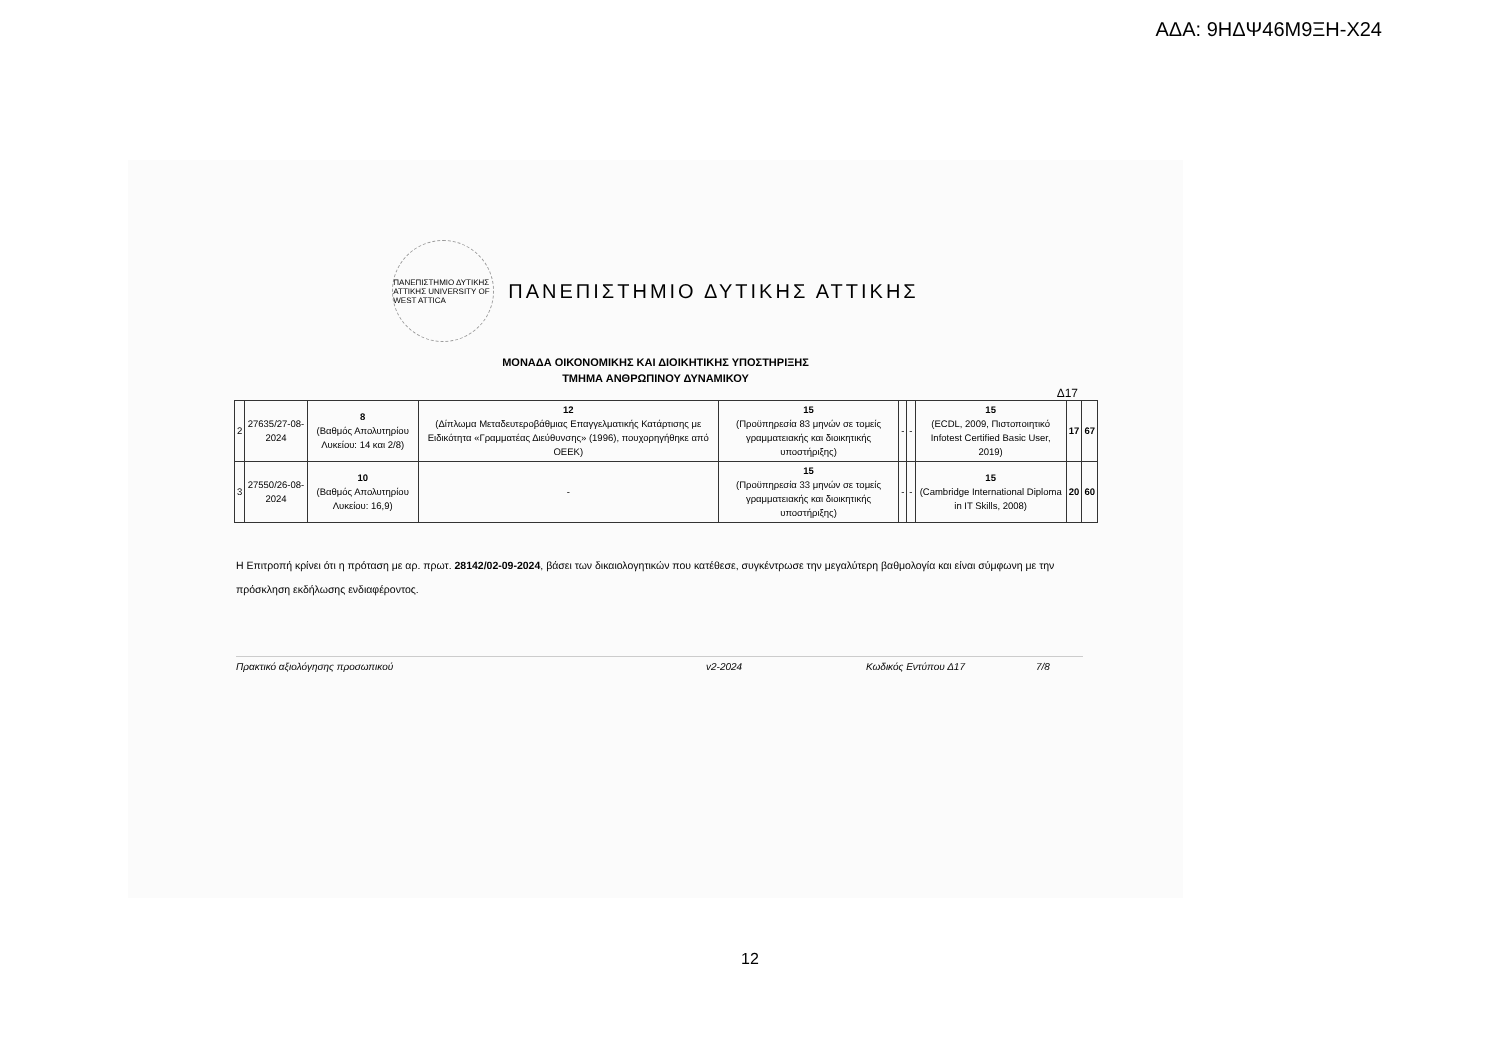ΑΔΑ: 9ΗΔΨ46Μ9ΞΗ-Χ24
ΠΑΝΕΠΙΣΤΗΜΙΟ ΔΥΤΙΚΗΣ ΑΤΤΙΚΗΣ UNIVERSITY OF WEST ATTICA
ΠΑΝΕΠΙΣΤΗΜΙΟ ΔΥΤΙΚΗΣ ΑΤΤΙΚΗΣ
ΜΟΝΑΔΑ ΟΙΚΟΝΟΜΙΚΗΣ ΚΑΙ ΔΙΟΙΚΗΤΙΚΗΣ ΥΠΟΣΤΗΡΙΞΗΣ
ΤΜΗΜΑ ΑΝΘΡΩΠΙΝΟΥ ΔΥΝΑΜΙΚΟΥ
Δ17
| 2 | 27635/27-08-2024 | 8 (Βαθμός Απολυτηρίου Λυκείου: 14 και 2/8) | 12 (Δίπλωμα Μεταδευτεροβάθμιας Επαγγελματικής Κατάρτισης με Ειδικότητα «Γραμματέας Διεύθυνσης» (1996), πουχορηγήθηκε από ΟΕΕΚ) | 15 (Προϋπηρεσία 83 μηνών σε τομείς γραμματειακής και διοικητικής υποστήριξης) | - | - | 15 (ECDL, 2009, Πιστοποιητικό Infotest Certified Basic User, 2019) | 17 | 67 |
| 3 | 27550/26-08-2024 | 10 (Βαθμός Απολυτηρίου Λυκείου: 16,9) | - | 15 (Προϋπηρεσία 33 μηνών σε τομείς γραμματειακής και διοικητικής υποστήριξης) | - | - | 15 (Cambridge International Diploma in IT Skills, 2008) | 20 | 60 |
Η Επιτροπή κρίνει ότι η πρόταση με αρ. πρωτ. 28142/02-09-2024, βάσει των δικαιολογητικών που κατέθεσε, συγκέντρωσε την μεγαλύτερη βαθμολογία και είναι σύμφωνη με την πρόσκληση εκδήλωσης ενδιαφέροντος.
Πρακτικό αξιολόγησης προσωπικού v2-2024 Κωδικός Εντύπου Δ17 7/8
12